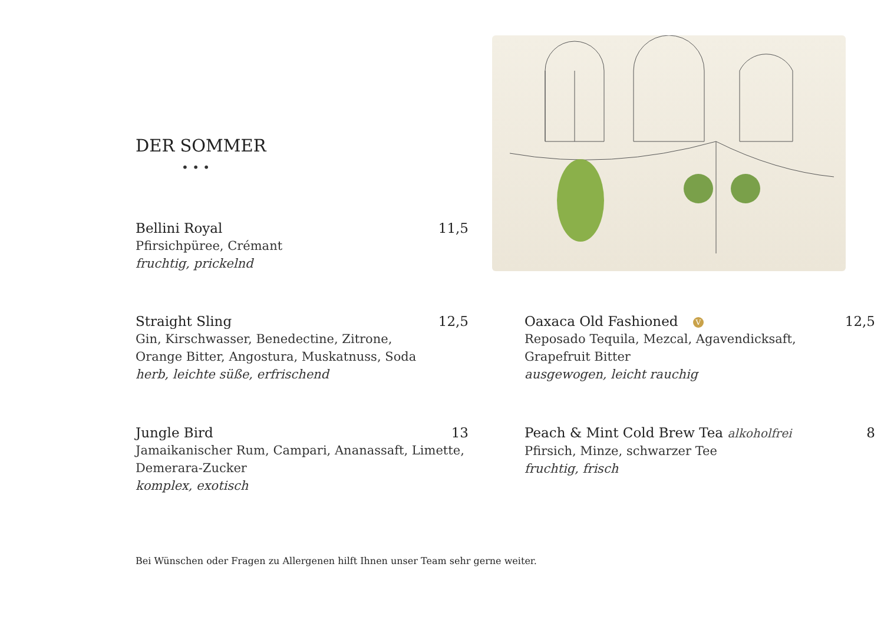DER SOMMER
• • •
Bellini Royal 11,5
Pfirsichpüree, Crémant
fruchtig, prickelnd
Straight Sling 12,5
Gin, Kirschwasser, Benedectine, Zitrone,
Orange Bitter, Angostura, Muskatnuss, Soda
herb, leichte süße, erfrischend
Jungle Bird 13
Jamaikanischer Rum, Campari, Ananassaft, Limette,
Demerara-Zucker
komplex, exotisch
Oaxaca Old Fashioned V 12,5
Reposado Tequila, Mezcal, Agavendicksaft,
Grapefruit Bitter
ausgewogen, leicht rauchig
Peach & Mint Cold Brew Tea alkoholfrei 8
Pfirsich, Minze, schwarzer Tee
fruchtig, frisch
Bei Wünschen oder Fragen zu Allergenen hilft Ihnen unser Team sehr gerne weiter.